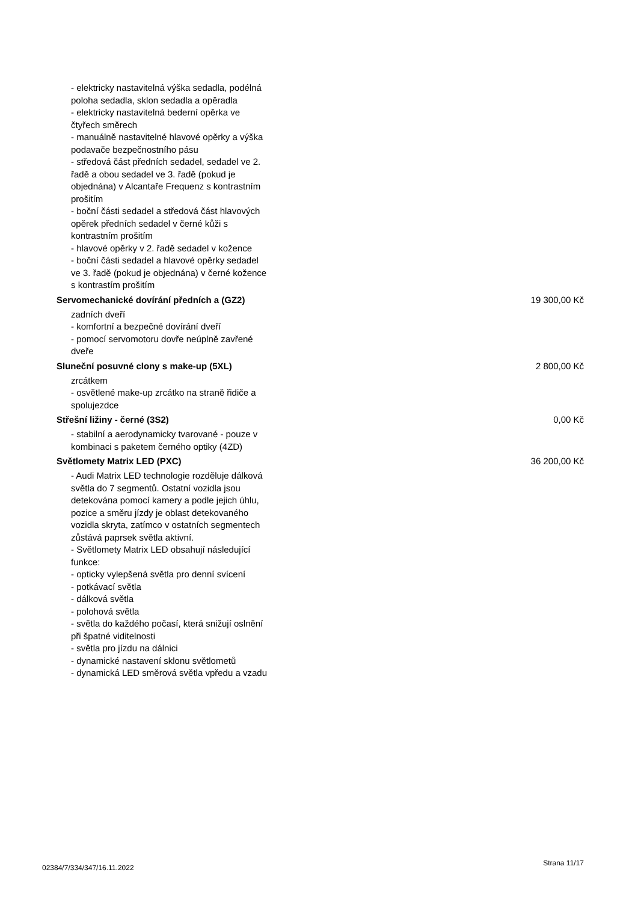- elektricky nastavitelná výška sedadla, podélná poloha sedadla, sklon sedadla a opěradla
- elektricky nastavitelná bederní opěrka ve čtyřech směrech
- manuálně nastavitelné hlavové opěrky a výška podavače bezpečnostního pásu
- středová část předních sedadel, sedadel ve 2. řadě a obou sedadel ve 3. řadě (pokud je objednána) v Alcantaře Frequenz s kontrastním prošitím
- boční části sedadel a středová část hlavových opěrek předních sedadel v černé kůži s kontrastním prošitím
- hlavové opěrky v 2. řadě sedadel v kožence
- boční části sedadel a hlavové opěrky sedadel ve 3. řadě (pokud je objednána) v černé kožence s kontrastím prošitím
Servomechanické dovírání předních a (GZ2) 19 300,00 Kč
zadních dveří
- komfortní a bezpečné dovírání dveří
- pomocí servomotoru dovře neúplně zavřené dveře
Sluneční posuvné clony s make-up (5XL) 2 800,00 Kč
zrcátkem
- osvětlené make-up zrcátko na straně řidiče a spolujezdce
Střešní ližiny - černé (3S2) 0,00 Kč
- stabilní a aerodynamicky tvarované - pouze v kombinaci s paketem černého optiky (4ZD)
Světlomety Matrix LED (PXC) 36 200,00 Kč
- Audi Matrix LED technologie rozděluje dálková světla do 7 segmentů. Ostatní vozidla jsou detekována pomocí kamery a podle jejich úhlu, pozice a směru jízdy je oblast detekovaného vozidla skryta, zatímco v ostatních segmentech zůstává paprsek světla aktivní.
- Světlomety Matrix LED obsahují následující funkce:
- opticky vylepšená světla pro denní svícení
- potkávací světla
- dálková světla
- polohová světla
- světla do každého počasí, která snižují oslnění při špatné viditelnosti
- světla pro jízdu na dálnici
- dynamické nastavení sklonu světlometů
- dynamická LED směrová světla vpředu a vzadu
02384/7/334/347/16.11.2022 Strana 11/17